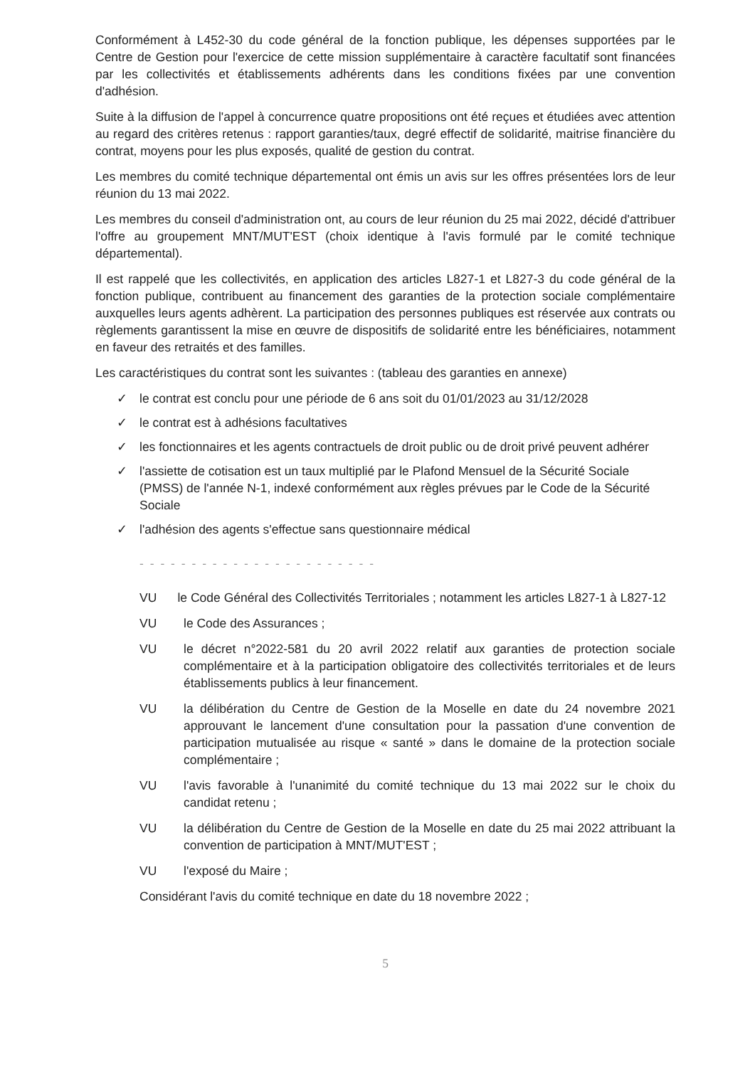Conformément à L452-30 du code général de la fonction publique, les dépenses supportées par le Centre de Gestion pour l'exercice de cette mission supplémentaire à caractère facultatif sont financées par les collectivités et établissements adhérents dans les conditions fixées par une convention d'adhésion.
Suite à la diffusion de l'appel à concurrence quatre propositions ont été reçues et étudiées avec attention au regard des critères retenus : rapport garanties/taux, degré effectif de solidarité, maitrise financière du contrat, moyens pour les plus exposés, qualité de gestion du contrat.
Les membres du comité technique départemental ont émis un avis sur les offres présentées lors de leur réunion du 13 mai 2022.
Les membres du conseil d'administration ont, au cours de leur réunion du 25 mai 2022, décidé d'attribuer l'offre au groupement MNT/MUT'EST (choix identique à l'avis formulé par le comité technique départemental).
Il est rappelé que les collectivités, en application des articles L827-1 et L827-3 du code général de la fonction publique, contribuent au financement des garanties de la protection sociale complémentaire auxquelles leurs agents adhèrent. La participation des personnes publiques est réservée aux contrats ou règlements garantissent la mise en œuvre de dispositifs de solidarité entre les bénéficiaires, notamment en faveur des retraités et des familles.
Les caractéristiques du contrat sont les suivantes : (tableau des garanties en annexe)
✓ le contrat est conclu pour une période de 6 ans soit du 01/01/2023 au 31/12/2028
✓ le contrat est à adhésions facultatives
✓ les fonctionnaires et les agents contractuels de droit public ou de droit privé peuvent adhérer
✓ l'assiette de cotisation est un taux multiplié par le Plafond Mensuel de la Sécurité Sociale (PMSS) de l'année N-1, indexé conformément aux règles prévues par le Code de la Sécurité Sociale
✓ l'adhésion des agents s'effectue sans questionnaire médical
- - - - - - - - - - - - - - - - - - - - - - -
VU le Code Général des Collectivités Territoriales ; notamment les articles L827-1 à L827-12
VU le Code des Assurances ;
VU le décret n°2022-581 du 20 avril 2022 relatif aux garanties de protection sociale complémentaire et à la participation obligatoire des collectivités territoriales et de leurs établissements publics à leur financement.
VU la délibération du Centre de Gestion de la Moselle en date du 24 novembre 2021 approuvant le lancement d'une consultation pour la passation d'une convention de participation mutualisée au risque « santé » dans le domaine de la protection sociale complémentaire ;
VU l'avis favorable à l'unanimité du comité technique du 13 mai 2022 sur le choix du candidat retenu ;
VU la délibération du Centre de Gestion de la Moselle en date du 25 mai 2022 attribuant la convention de participation à MNT/MUT'EST ;
VU l'exposé du Maire ;
Considérant l'avis du comité technique en date du 18 novembre 2022 ;
5